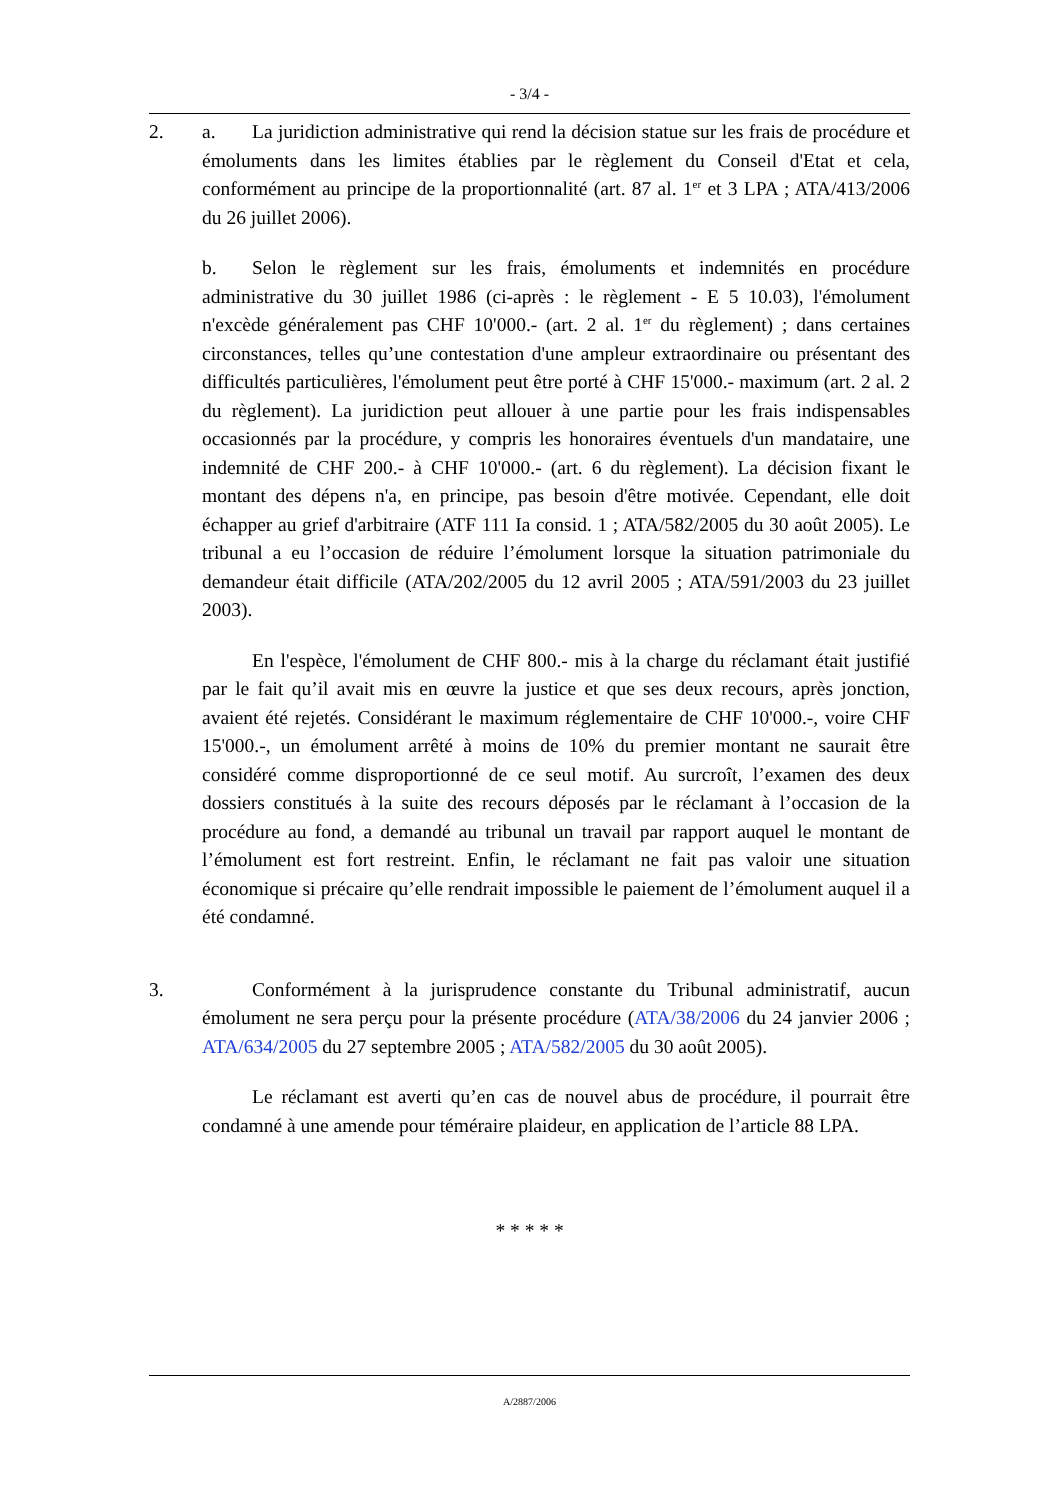- 3/4 -
2. a. La juridiction administrative qui rend la décision statue sur les frais de procédure et émoluments dans les limites établies par le règlement du Conseil d'Etat et cela, conformément au principe de la proportionnalité (art. 87 al. 1<sup>er</sup> et 3 LPA ; ATA/413/2006 du 26 juillet 2006).
b. Selon le règlement sur les frais, émoluments et indemnités en procédure administrative du 30 juillet 1986 (ci-après : le règlement - E 5 10.03), l'émolument n'excède généralement pas CHF 10'000.- (art. 2 al. 1<sup>er</sup> du règlement) ; dans certaines circonstances, telles qu’une contestation d'une ampleur extraordinaire ou présentant des difficultés particulières, l'émolument peut être porté à CHF 15'000.- maximum (art. 2 al. 2 du règlement). La juridiction peut allouer à une partie pour les frais indispensables occasionnés par la procédure, y compris les honoraires éventuels d'un mandataire, une indemnité de CHF 200.- à CHF 10'000.- (art. 6 du règlement). La décision fixant le montant des dépens n'a, en principe, pas besoin d'être motivée. Cependant, elle doit échapper au grief d'arbitraire (ATF 111 Ia consid. 1 ; ATA/582/2005 du 30 août 2005). Le tribunal a eu l’occasion de réduire l’émolument lorsque la situation patrimoniale du demandeur était difficile (ATA/202/2005 du 12 avril 2005 ; ATA/591/2003 du 23 juillet 2003).
En l'espèce, l'émolument de CHF 800.- mis à la charge du réclamant était justifié par le fait qu’il avait mis en œuvre la justice et que ses deux recours, après jonction, avaient été rejetés. Considérant le maximum réglementaire de CHF 10'000.-, voire CHF 15'000.-, un émolument arrêté à moins de 10% du premier montant ne saurait être considéré comme disproportionné de ce seul motif. Au surcroît, l’examen des deux dossiers constitués à la suite des recours déposés par le réclamant à l’occasion de la procédure au fond, a demandé au tribunal un travail par rapport auquel le montant de l’émolument est fort restreint. Enfin, le réclamant ne fait pas valoir une situation économique si précaire qu’elle rendrait impossible le paiement de l’émolument auquel il a été condamné.
3. Conformément à la jurisprudence constante du Tribunal administratif, aucun émolument ne sera perçu pour la présente procédure (ATA/38/2006 du 24 janvier 2006 ; ATA/634/2005 du 27 septembre 2005 ; ATA/582/2005 du 30 août 2005).
Le réclamant est averti qu’en cas de nouvel abus de procédure, il pourrait être condamné à une amende pour téméraire plaideur, en application de l’article 88 LPA.
* * * * *
A/2887/2006